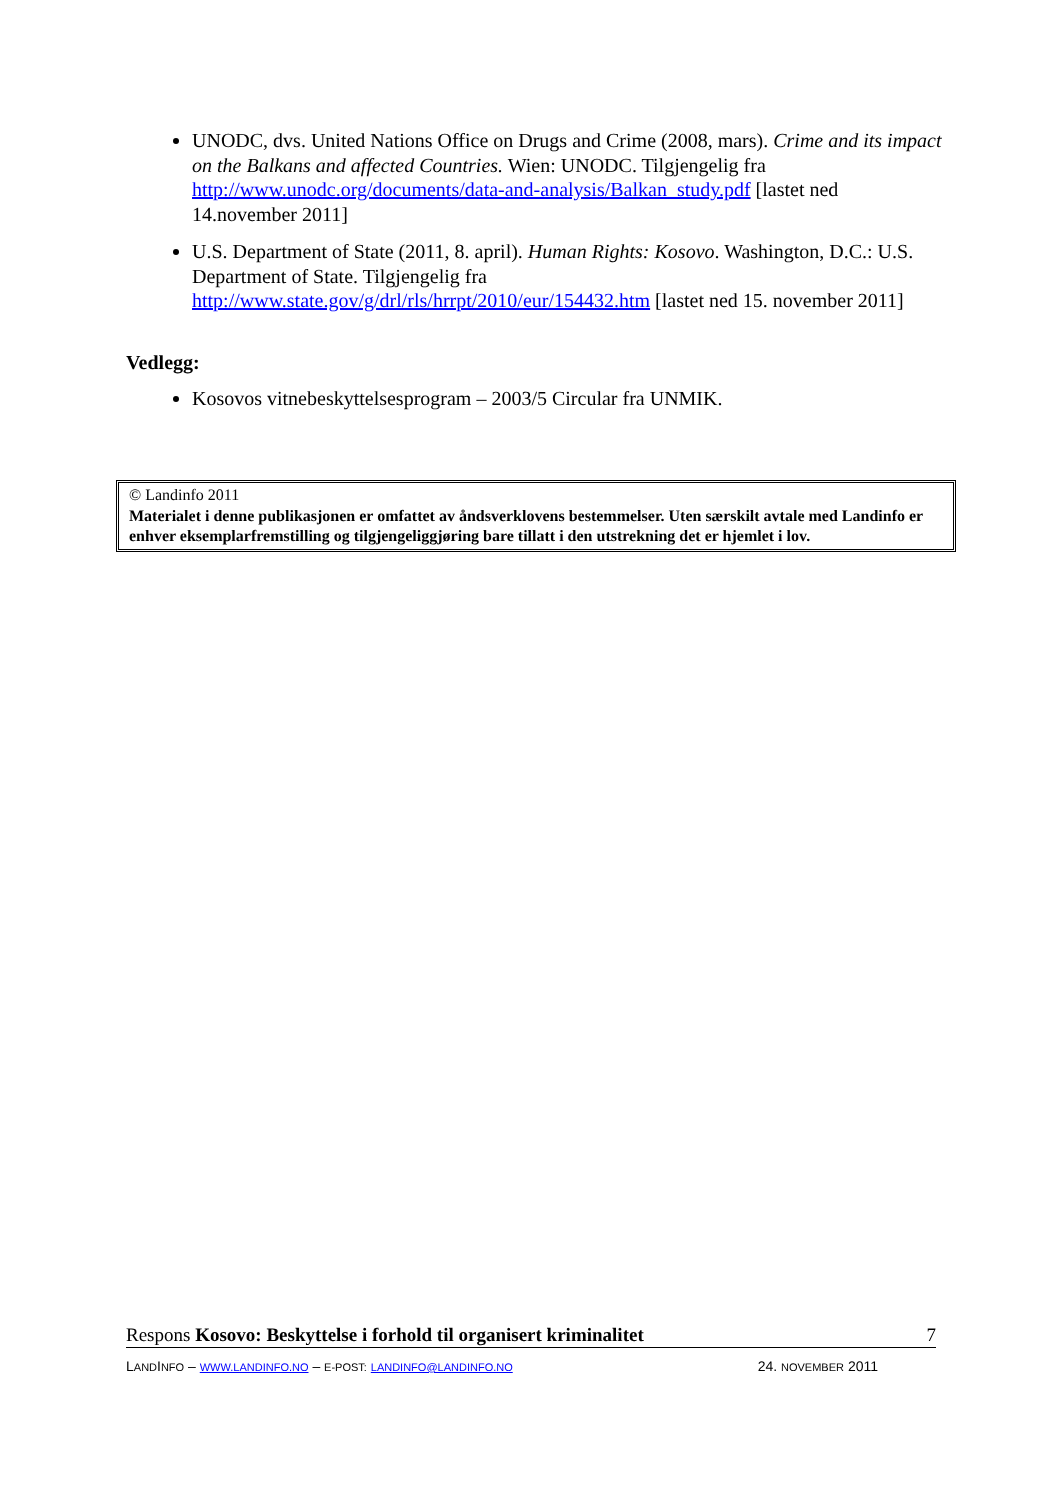UNODC, dvs. United Nations Office on Drugs and Crime (2008, mars). Crime and its impact on the Balkans and affected Countries. Wien: UNODC. Tilgjengelig fra http://www.unodc.org/documents/data-and-analysis/Balkan_study.pdf [lastet ned 14.november 2011]
U.S. Department of State (2011, 8. april). Human Rights: Kosovo. Washington, D.C.: U.S. Department of State. Tilgjengelig fra http://www.state.gov/g/drl/rls/hrrpt/2010/eur/154432.htm [lastet ned 15. november 2011]
Vedlegg:
Kosovos vitnebeskyttelsesprogram – 2003/5 Circular fra UNMIK.
© Landinfo 2011
Materialet i denne publikasjonen er omfattet av åndsverklovens bestemmelser. Uten særskilt avtale med Landinfo er enhver eksemplarfremstilling og tilgjengeliggjøring bare tillatt i den utstrekning det er hjemlet i lov.
Respons Kosovo: Beskyttelse i forhold til organisert kriminalitet 7
LANDINFO – WWW.LANDINFO.NO – E-POST: LANDINFO@LANDINFO.NO 24. NOVEMBER 2011